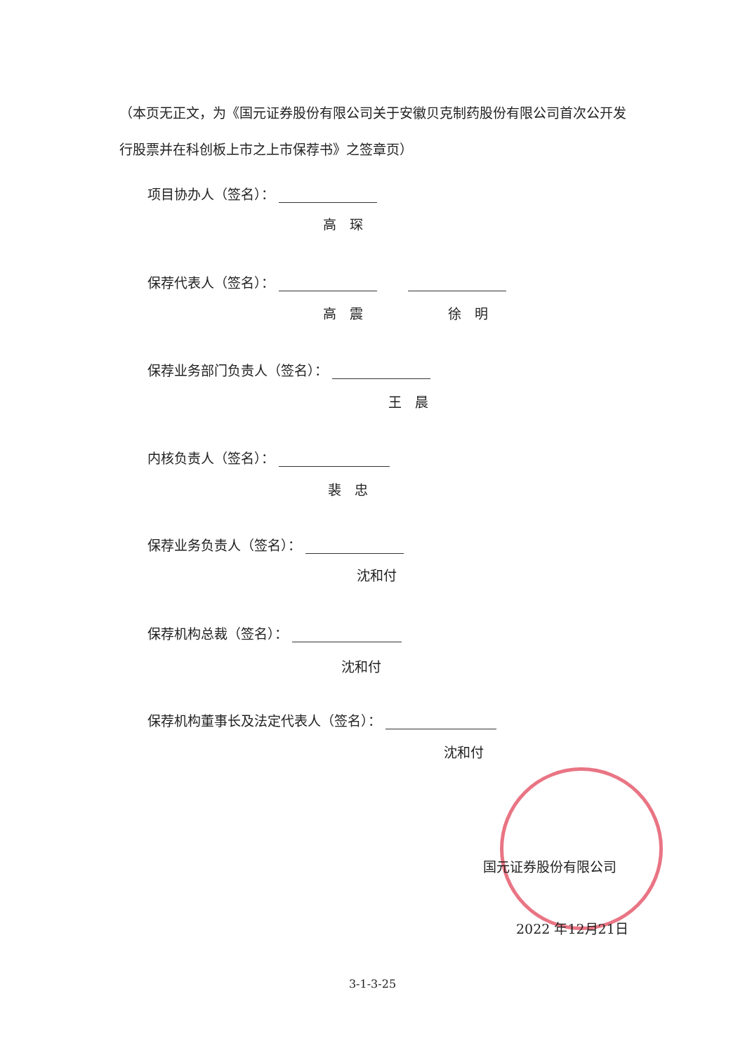（本页无正文，为《国元证券股份有限公司关于安徽贝克制药股份有限公司首次公开发行股票并在科创板上市之上市保荐书》之签章页）
项目协办人（签名）：
高　琛
保荐代表人（签名）：　　
高　震 徐　明
保荐业务部门负责人（签名）：
王　晨
内核负责人（签名）：
裴　忠
保荐业务负责人（签名）：
沈和付
保荐机构总裁（签名）：
沈和付
保荐机构董事长及法定代表人（签名）：
沈和付
国元证券股份有限公司
2022 年12月21日
3-1-3-25